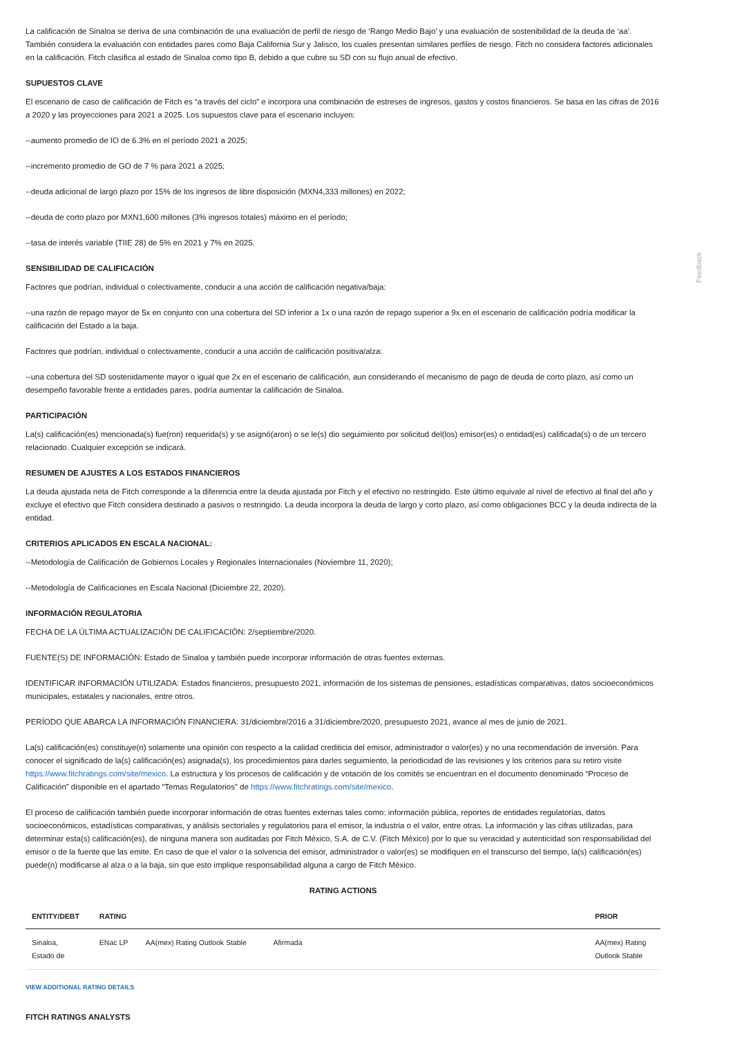Feedback
La calificación de Sinaloa se deriva de una combinación de una evaluación de perfil de riesgo de ‘Rango Medio Bajo’ y una evaluación de sostenibilidad de la deuda de ‘aa’. También considera la evaluación con entidades pares como Baja California Sur y Jalisco, los cuales presentan similares perfiles de riesgo. Fitch no considera factores adicionales en la calificación. Fitch clasifica al estado de Sinaloa como tipo B, debido a que cubre su SD con su flujo anual de efectivo.
SUPUESTOS CLAVE
El escenario de caso de calificación de Fitch es “a través del ciclo” e incorpora una combinación de estreses de ingresos, gastos y costos financieros. Se basa en las cifras de 2016 a 2020 y las proyecciones para 2021 a 2025. Los supuestos clave para el escenario incluyen:
--aumento promedio de IO de 6.3% en el período 2021 a 2025;
--incremento promedio de GO de 7 % para 2021 a 2025;
--deuda adicional de largo plazo por 15% de los ingresos de libre disposición (MXN4,333 millones) en 2022;
--deuda de corto plazo por MXN1,600 millones (3% ingresos totales) máximo en el período;
--tasa de interés variable (TIIE 28) de 5% en 2021 y 7% en 2025.
SENSIBILIDAD DE CALIFICACIÓN
Factores que podrían, individual o colectivamente, conducir a una acción de calificación negativa/baja:
--una razón de repago mayor de 5x en conjunto con una cobertura del SD inferior a 1x o una razón de repago superior a 9x en el escenario de calificación podría modificar la calificación del Estado a la baja.
Factores que podrían, individual o colectivamente, conducir a una acción de calificación positiva/alza:
--una cobertura del SD sostenidamente mayor o igual que 2x en el escenario de calificación, aun considerando el mecanismo de pago de deuda de corto plazo, así como un desempeño favorable frente a entidades pares, podría aumentar la calificación de Sinaloa.
PARTICIPACIÓN
La(s) calificación(es) mencionada(s) fue(ron) requerida(s) y se asignó(aron) o se le(s) dio seguimiento por solicitud del(los) emisor(es) o entidad(es) calificada(s) o de un tercero relacionado. Cualquier excepción se indicará.
RESUMEN DE AJUSTES A LOS ESTADOS FINANCIEROS
La deuda ajustada neta de Fitch corresponde a la diferencia entre la deuda ajustada por Fitch y el efectivo no restringido. Este último equivale al nivel de efectivo al final del año y excluye el efectivo que Fitch considera destinado a pasivos o restringido. La deuda incorpora la deuda de largo y corto plazo, así como obligaciones BCC y la deuda indirecta de la entidad.
CRITERIOS APLICADOS EN ESCALA NACIONAL:
--Metodología de Calificación de Gobiernos Locales y Regionales Internacionales (Noviembre 11, 2020);
--Metodología de Calificaciones en Escala Nacional (Diciembre 22, 2020).
INFORMACIÓN REGULATORIA
FECHA DE LA ÚLTIMA ACTUALIZACIÓN DE CALIFICACIÓN: 2/septiembre/2020.
FUENTE(S) DE INFORMACIÓN: Estado de Sinaloa y también puede incorporar información de otras fuentes externas.
IDENTIFICAR INFORMACIÓN UTILIZADA: Estados financieros, presupuesto 2021, información de los sistemas de pensiones, estadísticas comparativas, datos socioeconómicos municipales, estatales y nacionales, entre otros.
PERÍODO QUE ABARCA LA INFORMACIÓN FINANCIERA: 31/diciembre/2016 a 31/diciembre/2020, presupuesto 2021, avance al mes de junio de 2021.
La(s) calificación(es) constituye(n) solamente una opinión con respecto a la calidad crediticia del emisor, administrador o valor(es) y no una recomendación de inversión. Para conocer el significado de la(s) calificación(es) asignada(s), los procedimientos para darles seguimiento, la periodicidad de las revisiones y los criterios para su retiro visite https://www.fitchratings.com/site/mexico. La estructura y los procesos de calificación y de votación de los comités se encuentran en el documento denominado “Proceso de Calificación” disponible en el apartado “Temas Regulatorios” de https://www.fitchratings.com/site/mexico.
El proceso de calificación también puede incorporar información de otras fuentes externas tales como: información pública, reportes de entidades regulatorias, datos socioeconómicos, estadísticas comparativas, y análisis sectoriales y regulatorios para el emisor, la industria o el valor, entre otras. La información y las cifras utilizadas, para determinar esta(s) calificación(es), de ninguna manera son auditadas por Fitch México, S.A. de C.V. (Fitch México) por lo que su veracidad y autenticidad son responsabilidad del emisor o de la fuente que las emite. En caso de que el valor o la solvencia del emisor, administrador o valor(es) se modifiquen en el transcurso del tiempo, la(s) calificación(es) puede(n) modificarse al alza o a la baja, sin que esto implique responsabilidad alguna a cargo de Fitch México.
RATING ACTIONS
| ENTITY/DEBT | RATING | | | | PRIOR |
| --- | --- | --- | --- | --- | --- |
| Sinaloa, Estado de | ENac LP | AA(mex) Rating Outlook Stable | Afirmada | | AA(mex) Rating Outlook Stable |
VIEW ADDITIONAL RATING DETAILS
FITCH RATINGS ANALYSTS